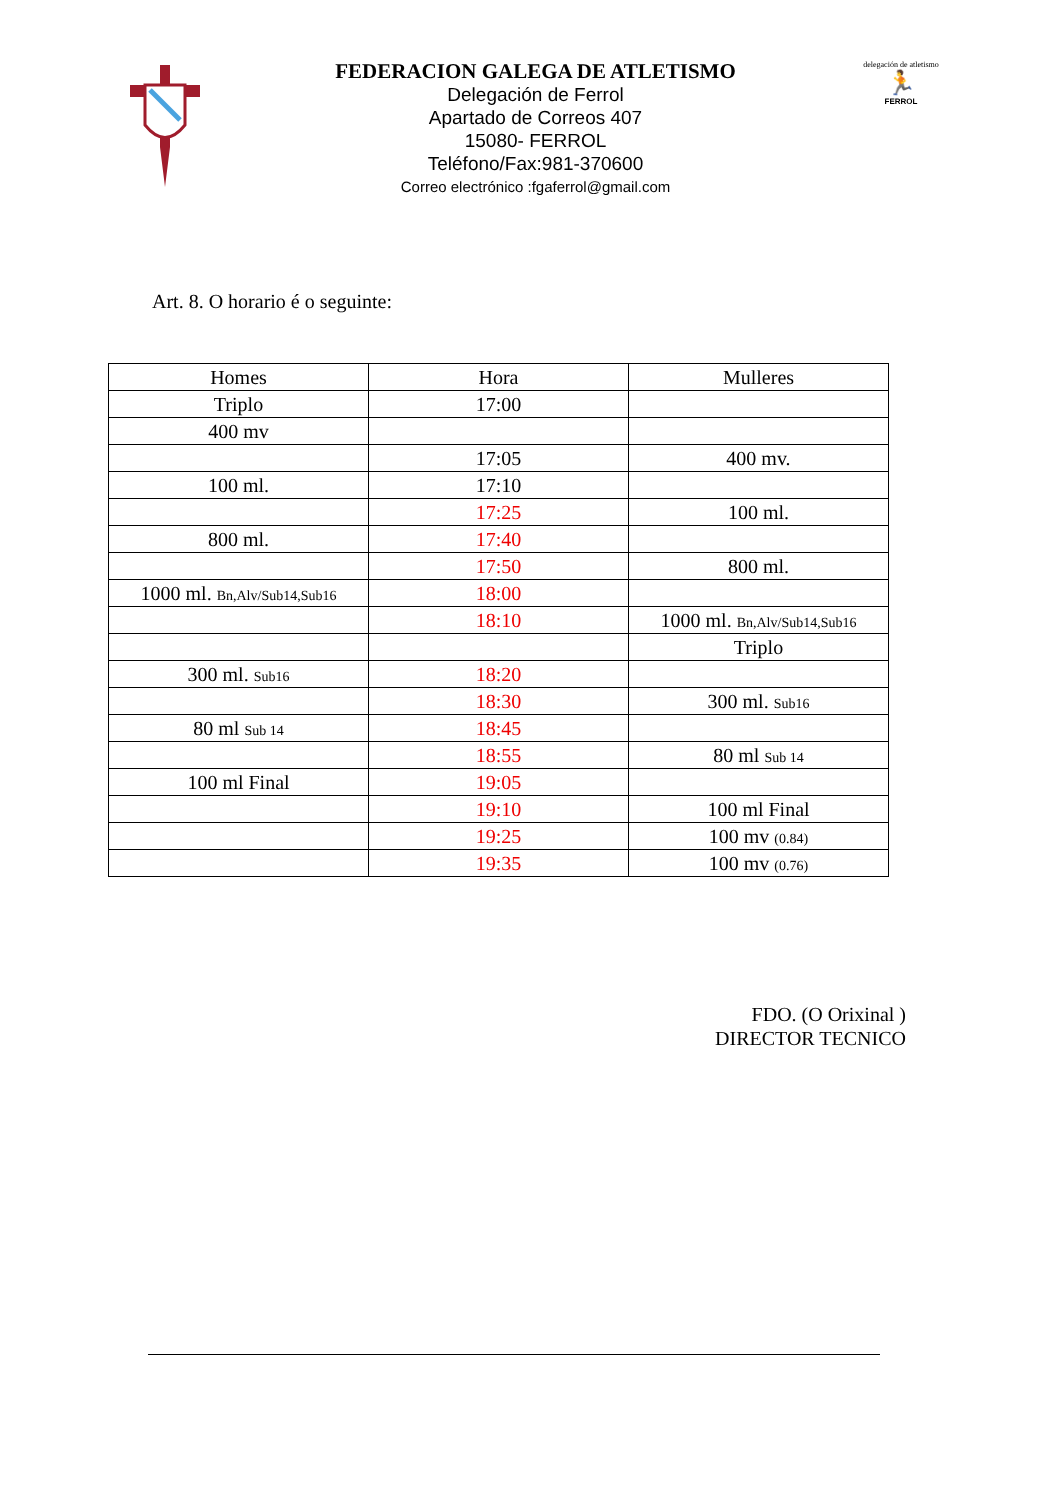FEDERACION GALEGA DE ATLETISMO
Delegación de Ferrol
Apartado de Correos 407
15080- FERROL
Teléfono/Fax:981-370600
Correo electrónico :fgaferrol@gmail.com
delegación de atletismo
🏃
FERROL
Art. 8. O horario é o seguinte:
| Homes | Hora | Mulleres |
| --- | --- | --- |
| Triplo | 17:00 | |
| 400 mv | | |
| | 17:05 | 400 mv. |
| 100 ml. | 17:10 | |
| | 17:25 | 100 ml. |
| 800 ml. | 17:40 | |
| | 17:50 | 800 ml. |
| 1000 ml. Bn,Alv/Sub14,Sub16 | 18:00 | |
| | 18:10 | 1000 ml. Bn,Alv/Sub14,Sub16 |
| | | Triplo |
| 300 ml. Sub16 | 18:20 | |
| | 18:30 | 300 ml. Sub16 |
| 80 ml Sub 14 | 18:45 | |
| | 18:55 | 80 ml Sub 14 |
| 100 ml Final | 19:05 | |
| | 19:10 | 100 ml Final |
| | 19:25 | 100 mv (0.84) |
| | 19:35 | 100 mv (0.76) |
FDO. (O Orixinal )
DIRECTOR TECNICO